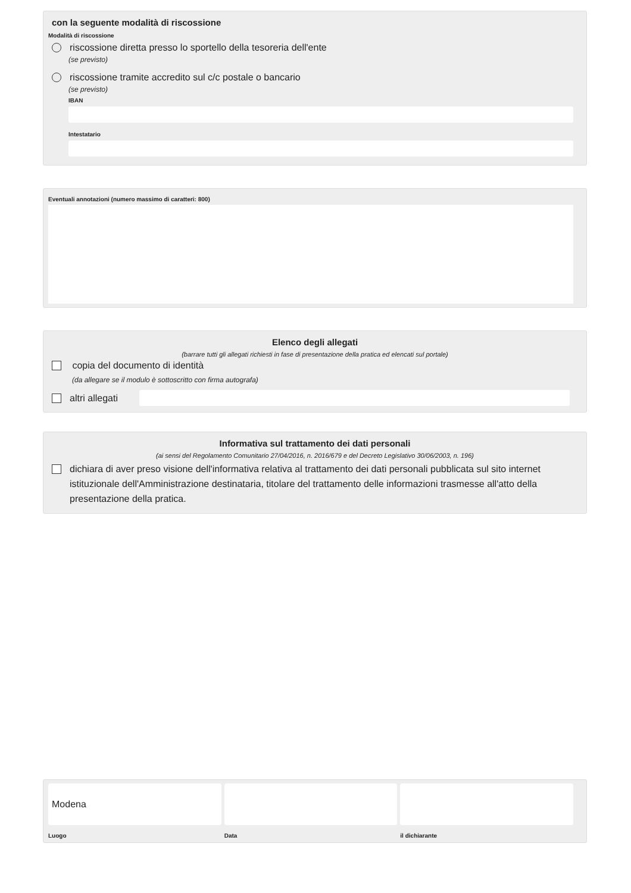con la seguente modalità di riscossione
Modalità di riscossione
riscossione diretta presso lo sportello della tesoreria dell'ente
(se previsto)
riscossione tramite accredito sul c/c postale o bancario
(se previsto)
IBAN
Intestatario
Eventuali annotazioni (numero massimo di caratteri: 800)
Elenco degli allegati
(barrare tutti gli allegati richiesti in fase di presentazione della pratica ed elencati sul portale)
copia del documento di identità
(da allegare se il modulo è sottoscritto con firma autografa)
altri allegati
Informativa sul trattamento dei dati personali
(ai sensi del Regolamento Comunitario 27/04/2016, n. 2016/679 e del Decreto Legislativo 30/06/2003, n. 196)
dichiara di aver preso visione dell'informativa relativa al trattamento dei dati personali pubblicata sul sito internet istituzionale dell'Amministrazione destinataria, titolare del trattamento delle informazioni trasmesse all'atto della presentazione della pratica.
Modena
Luogo
Data il dichiarante